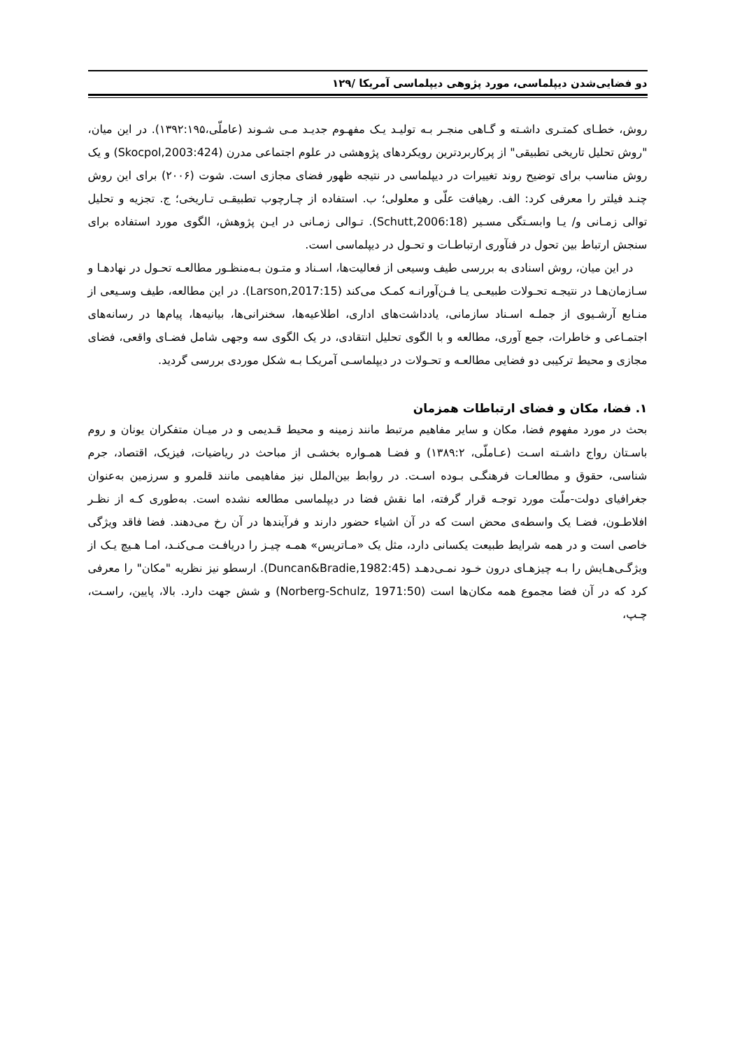دو فضایی‌شدن دیپلماسی، مورد پژوهی دیپلماسی آمریکا /۱۲۹
روش، خطـای کمتـری داشـته و گـاهی منجـر بـه تولیـد یـک مفهـوم جدیـد مـی شـوند (عاملّی،۱۳۹۲:۱۹۵). در این میان، "روش تحلیل تاریخی تطبیقی" از پرکاربردترین رویکردهای پژوهشی در علوم اجتماعی مدرن (Skocpol,2003:424) و یک روش مناسب برای توضیح روند تغییرات در دیپلماسی در نتیجه ظهور فضای مجازی است. شوت (۲۰۰۶) برای این روش چنـد فیلتر را معرفی کرد: الف. رهیافت علّی و معلولی؛ ب. استفاده از چـارچوب تطبیقـی تـاریخی؛ ج. تجزیه و تحلیل توالی زمـانی و/ یـا وابسـتگی مسـیر (Schutt,2006:18). تـوالی زمـانی در ایـن پژوهش، الگوی مورد استفاده برای سنجش ارتباط بین تحول در فنآوری ارتباطـات و تحـول در دیپلماسی است.
در این میان، روش اسنادی به بررسی طیف وسیعی از فعالیت‌ها، اسـناد و متـون بـه‌منظـور مطالعـه تحـول در نهادهـا و سـازمان‌هـا در نتیجـه تحـولات طبیعـی یـا فـن‌آورانـه کمـک می‌کند (Larson,2017:15). در این مطالعه، طیف وسـیعی از منـابع آرشـیوی از جملـه اسـناد سازمانی، یادداشت‌های اداری، اطلاعیه‌ها، سخنرانی‌ها، بیانیه‌ها، پیام‌ها در رسانه‌های اجتمـاعی و خاطرات، جمع آوری، مطالعه و با الگوی تحلیل انتقادی، در یک الگوی سه وجهی شامل فضـای واقعی، فضای مجازی و محیط ترکیبی دو فضایی مطالعـه و تحـولات در دیپلماسـی آمریکـا بـه شکل موردی بررسی گردید.
۱. فضا، مکان و فضای ارتباطات همزمان
بحث در مورد مفهوم فضا، مکان و سایر مفاهیم مرتبط مانند زمینه و محیط قـدیمی و در میـان متفکران یونان و روم باسـتان رواج داشـته اسـت (عـاملّی، ۱۳۸۹:۲) و فضـا همـواره بخشـی از مباحث در ریاضیات، فیزیک، اقتصاد، جرم شناسی، حقوق و مطالعـات فرهنگـی بـوده اسـت. در روابط بین‌الملل نیز مفاهیمی مانند قلمرو و سرزمین به‌عنوان جغرافیای دولت-ملّت مورد توجـه قرار گرفته، اما نقش فضا در دیپلماسی مطالعه نشده است. به‌طوری کـه از نظـر افلاطـون، فضـا یک واسطه‌ی محض است که در آن اشیاء حضور دارند و فرآیندها در آن رخ می‌دهند. فضا فاقد ویژگی خاصی است و در همه شرایط طبیعت یکسانی دارد، مثل یک «مـاتریس» همـه چیـز را دریافـت مـی‌کنـد، امـا هـیچ یـک از ویژگـی‌هـایش را بـه چیزهـای درون خـود نمـی‌دهـد (Duncan&Bradie,1982:45). ارسطو نیز نظریه "مکان" را معرفی کرد که در آن فضا مجموع همه مکان‌ها است (Norberg-Schulz, 1971:50) و شش جهت دارد. بالا، پایین، راسـت، چـپ،